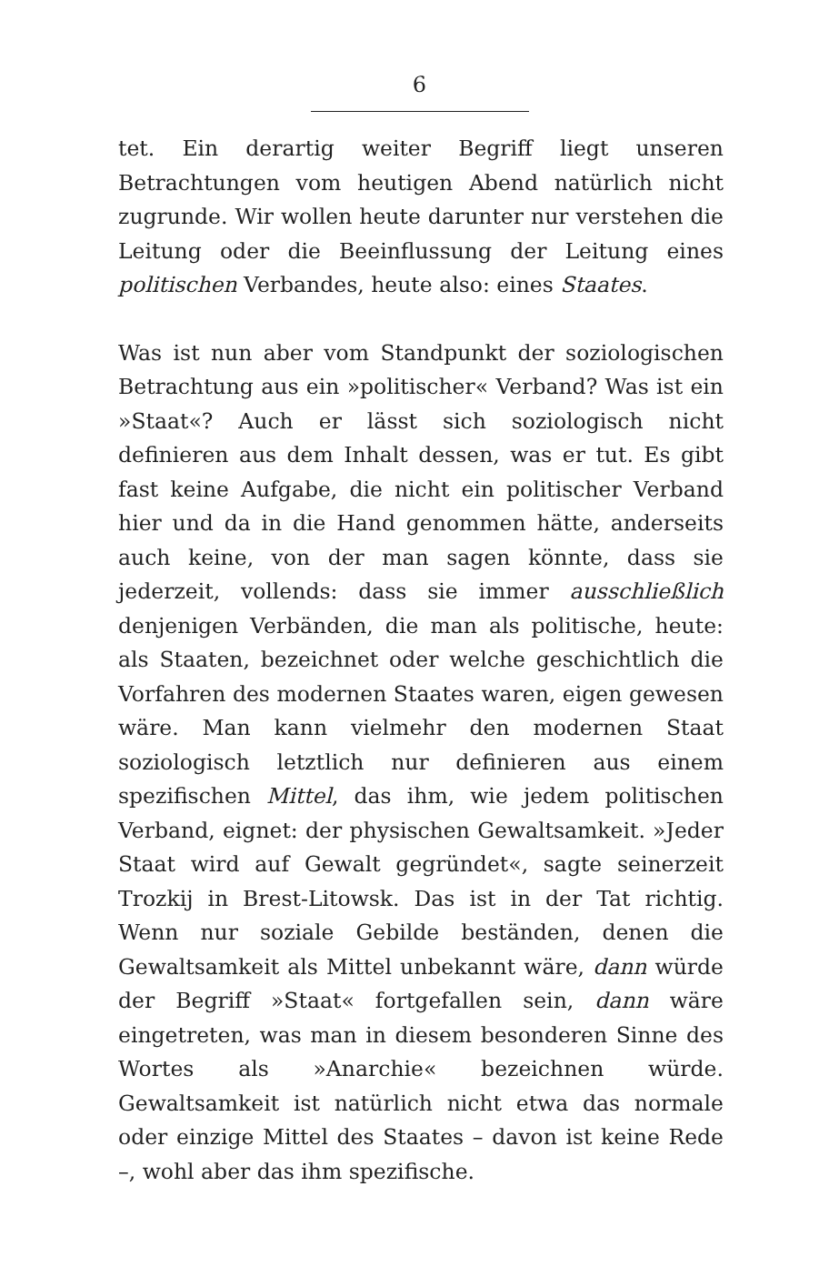6
tet. Ein derartig weiter Begriff liegt unseren Betrachtungen vom heutigen Abend natürlich nicht zugrunde. Wir wollen heute darunter nur verstehen die Leitung oder die Beeinflussung der Leitung eines politischen Verbandes, heute also: eines Staates.
Was ist nun aber vom Standpunkt der soziologischen Betrachtung aus ein »politischer« Verband? Was ist ein »Staat«? Auch er lässt sich soziologisch nicht definieren aus dem Inhalt dessen, was er tut. Es gibt fast keine Aufgabe, die nicht ein politischer Verband hier und da in die Hand genommen hätte, anderseits auch keine, von der man sagen könnte, dass sie jederzeit, vollends: dass sie immer ausschließlich denjenigen Verbänden, die man als politische, heute: als Staaten, bezeichnet oder welche geschichtlich die Vorfahren des modernen Staates waren, eigen gewesen wäre. Man kann vielmehr den modernen Staat soziologisch letztlich nur definieren aus einem spezifischen Mittel, das ihm, wie jedem politischen Verband, eignet: der physischen Gewaltsamkeit. »Jeder Staat wird auf Gewalt gegründet«, sagte seinerzeit Trozkij in Brest-Litowsk. Das ist in der Tat richtig. Wenn nur soziale Gebilde beständen, denen die Gewaltsamkeit als Mittel unbekannt wäre, dann würde der Begriff »Staat« fortgefallen sein, dann wäre eingetreten, was man in diesem besonderen Sinne des Wortes als »Anarchie« bezeichnen würde. Gewaltsamkeit ist natürlich nicht etwa das normale oder einzige Mittel des Staates – davon ist keine Rede –, wohl aber das ihm spezifische.